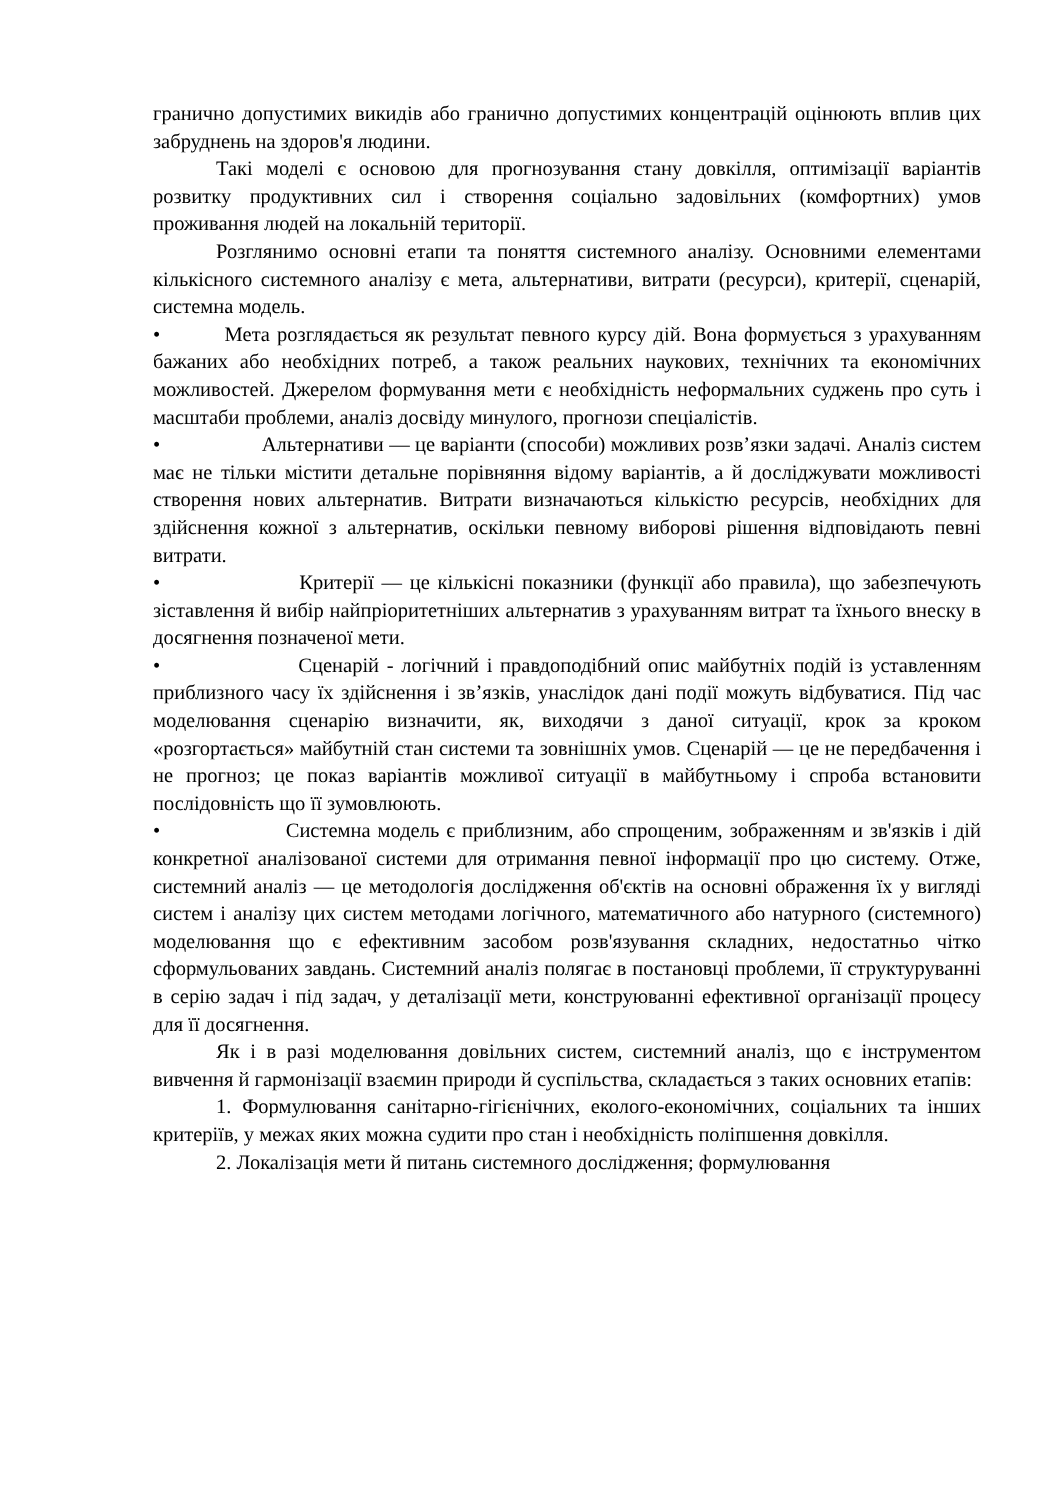гранично допустимих викидів або гранично допустимих концентрацій оцінюють вплив цих забруднень на здоров'я людини.
Такі моделі є основою для прогнозування стану довкілля, оптимізації варіантів розвитку продуктивних сил і створення соціально задовільних (комфортних) умов проживання людей на локальній території.
Розглянимо основні етапи та поняття системного аналізу. Основними елементами кількісного системного аналізу є мета, альтернативи, витрати (ресурси), критерії, сценарій, системна модель.
• Мета розглядається як результат певного курсу дій. Вона формується з урахуванням бажаних або необхідних потреб, а також реальних наукових, технічних та економічних можливостей. Джерелом формування мети є необхідність неформальних суджень про суть і масштаби проблеми, аналіз досвіду минулого, прогнози спеціалістів.
• Альтернативи — це варіанти (способи) можливих розв’язки задачі. Аналіз систем має не тільки містити детальне порівняння відому варіантів, а й досліджувати можливості створення нових альтернатив. Витрати визначаються кількістю ресурсів, необхідних для здійснення кожної з альтернатив, оскільки певному виборові рішення відповідають певні витрати.
• Критерії — це кількісні показники (функції або правила), що забезпечують зіставлення й вибір найпріоритетніших альтернатив з урахуванням витрат та їхнього внеску в досягнення позначеної мети.
• Сценарій - логічний і правдоподібний опис майбутніх подій із уставленням приблизного часу їх здійснення і зв’язків, унаслідок дані події можуть відбуватися. Під час моделювання сценарію визначити, як, виходячи з даної ситуації, крок за кроком «розгортається» майбутній стан системи та зовнішніх умов. Сценарій — це не передбачення і не прогноз; це показ варіантів можливої ситуації в майбутньому і спроба встановити послідовність що її зумовлюють.
• Системна модель є приблизним, або спрощеним, зображенням и зв'язків і дій конкретної аналізованої системи для отримання певної інформації про цю систему. Отже, системний аналіз — це методологія дослідження об'єктів на основні ображення їх у вигляді систем і аналізу цих систем методами логічного, математичного або натурного (системного) моделювання що є ефективним засобом розв'язування складних, недостатньо чітко сформульованих завдань. Системний аналіз полягає в постановці проблеми, її структуруванні в серію задач і під задач, у деталізації мети, конструюванні ефективної організації процесу для її досягнення.
Як і в разі моделювання довільних систем, системний аналіз, що є інструментом вивчення й гармонізації взаємин природи й суспільства, складається з таких основних етапів:
1. Формулювання санітарно-гігієнічних, еколого-економічних, соціальних та інших критеріїв, у межах яких можна судити про стан і необхідність поліпшення довкілля.
2. Локалізація мети й питань системного дослідження; формулювання